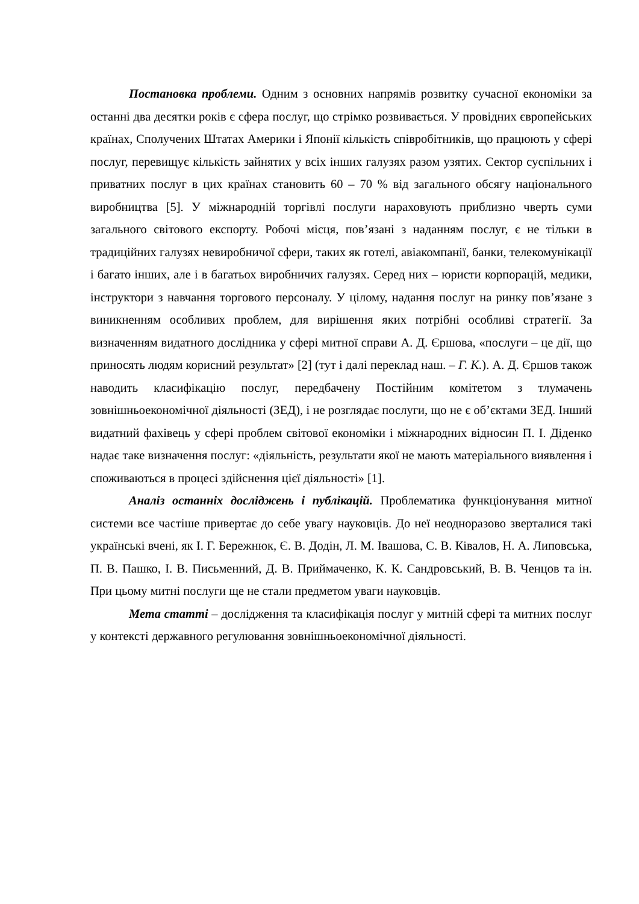Постановка проблеми. Одним з основних напрямів розвитку сучасної економіки за останні два десятки років є сфера послуг, що стрімко розвивається. У провідних європейських країнах, Сполучених Штатах Америки і Японії кількість співробітників, що працюють у сфері послуг, перевищує кількість зайнятих у всіх інших галузях разом узятих. Сектор суспільних і приватних послуг в цих країнах становить 60 – 70 % від загального обсягу національного виробництва [5]. У міжнародній торгівлі послуги нараховують приблизно чверть суми загального світового експорту. Робочі місця, пов’язані з наданням послуг, є не тільки в традиційних галузях невиробничої сфери, таких як готелі, авіакомпанії, банки, телекомунікації і багато інших, але і в багатьох виробничих галузях. Серед них – юристи корпорацій, медики, інструктори з навчання торгового персоналу. У цілому, надання послуг на ринку пов’язане з виникненням особливих проблем, для вирішення яких потрібні особливі стратегії. За визначенням видатного дослідника у сфері митної справи А. Д. Єршова, «послуги – це дії, що приносять людям корисний результат» [2] (тут і далі переклад наш. – Г. К.). А. Д. Єршов також наводить класифікацію послуг, передбачену Постійним комітетом з тлумачень зовнішньоекономічної діяльності (ЗЕД), і не розглядає послуги, що не є об’єктами ЗЕД. Інший видатний фахівець у сфері проблем світової економіки і міжнародних відносин П. І. Діденко надає таке визначення послуг: «діяльність, результати якої не мають матеріального виявлення і споживаються в процесі здійснення цієї діяльності» [1].
Аналіз останніх досліджень і публікацій. Проблематика функціонування митної системи все частіше привертає до себе увагу науковців. До неї неодноразово зверталися такі українські вчені, як І. Г. Бережнюк, Є. В. Додін, Л. М. Івашова, С. В. Ківалов, Н. А. Липовська, П. В. Пашко, І. В. Письменний, Д. В. Приймаченко, К. К. Сандровський, В. В. Ченцов та ін. При цьому митні послуги ще не стали предметом уваги науковців.
Мета статті – дослідження та класифікація послуг у митній сфері та митних послуг у контексті державного регулювання зовнішньоекономічної діяльності.